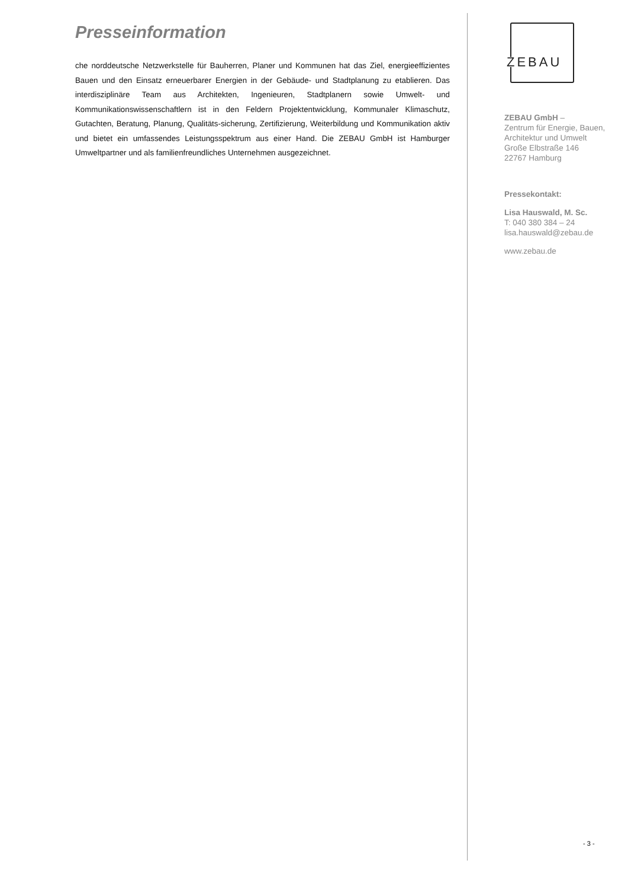Presseinformation
che norddeutsche Netzwerkstelle für Bauherren, Planer und Kommunen hat das Ziel, energie­effizientes Bauen und den Einsatz erneuerbarer Energien in der Gebäude- und Stadtplanung zu etablieren. Das interdisziplinäre Team aus Architekten, Ingenieuren, Stadtplanern sowie Umwelt- und Kommunikationswissenschaftlern ist in den Feldern Projektentwicklung, Kommu­naler Klimaschutz, Gutachten, Beratung, Planung, Qualitäts-sicherung, Zertifizierung, Weiter­bildung und Kommunikation aktiv und bietet ein umfassendes Leistungsspektrum aus einer Hand. Die ZEBAU GmbH ist Hamburger Umweltpartner und als familienfreundliches Unterneh­men ausgezeichnet.
ZEBAU
ZEBAU GmbH –
Zentrum für Energie, Bauen,
Architektur und Umwelt
Große Elbstraße 146
22767 Hamburg
Pressekontakt:
Lisa Hauswald, M. Sc.
T: 040 380 384 – 24
lisa.hauswald@zebau.de
www.zebau.de
- 3 -